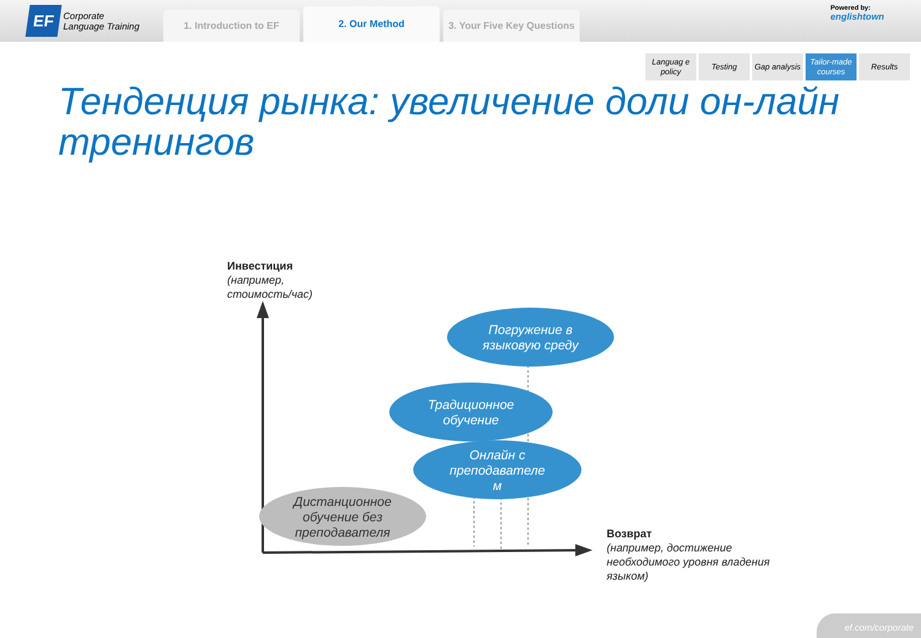EF
Corporate
Language Training
1. Introduction to EF
2. Our Method
3. Your Five Key Questions
Powered by:
englishtown
Languag e policy
Testing Gap analysis
Tailor-made courses
Results
Тенденция рынка: увеличение доли он-лайн тренингов
Инвестиция
(например,
стоимость/час)
Погружение в
языковую среду
Традиционное
обучение
Онлайн с
преподавателе
м
Дистанционное
обучение без
преподавателя
Возврат
(например, достижение
необходимого уровня владения
языком)
ef.com/corporate